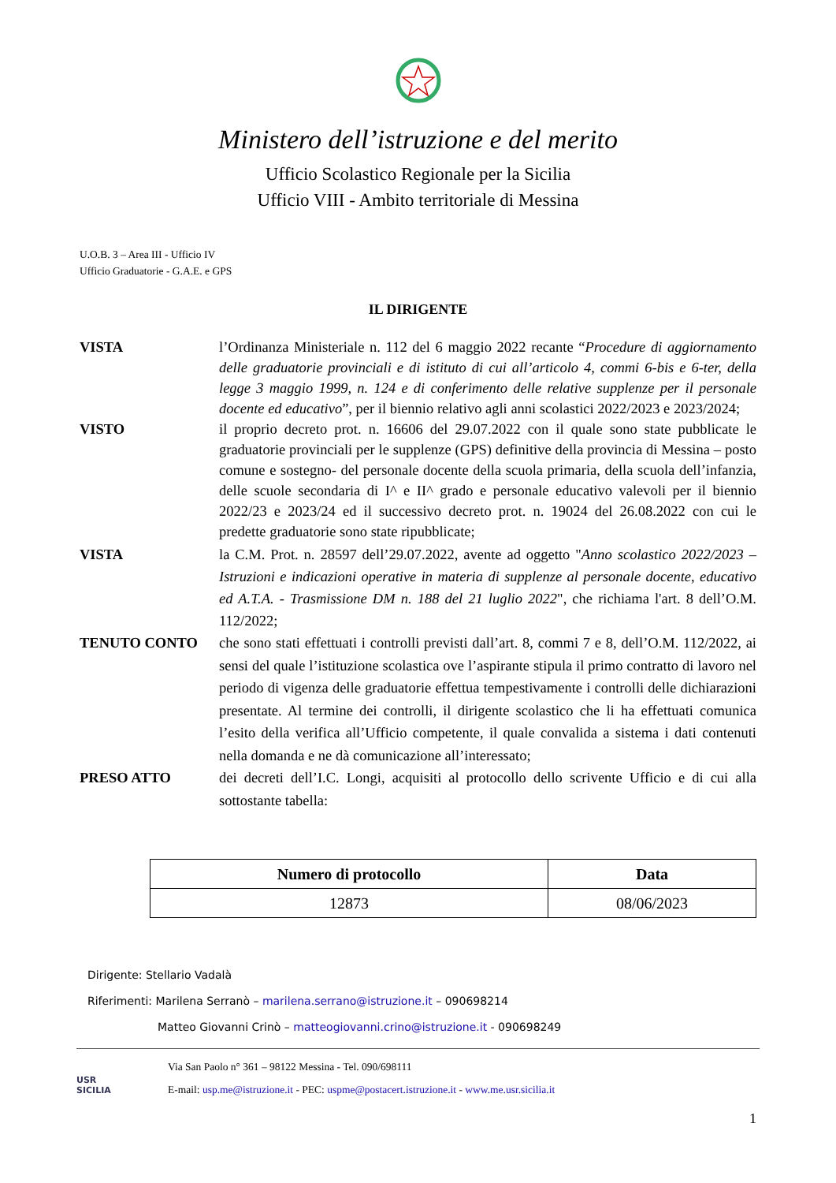Ministero dell’istruzione e del merito
Ufficio Scolastico Regionale per la Sicilia
Ufficio VIII - Ambito territoriale di Messina
U.O.B. 3 – Area III - Ufficio IV
Ufficio Graduatorie - G.A.E. e GPS
IL DIRIGENTE
VISTA l’Ordinanza Ministeriale n. 112 del 6 maggio 2022 recante “Procedure di aggiornamento delle graduatorie provinciali e di istituto di cui all’articolo 4, commi 6-bis e 6-ter, della legge 3 maggio 1999, n. 124 e di conferimento delle relative supplenze per il personale docente ed educativo”, per il biennio relativo agli anni scolastici 2022/2023 e 2023/2024;
VISTO il proprio decreto prot. n. 16606 del 29.07.2022 con il quale sono state pubblicate le graduatorie provinciali per le supplenze (GPS) definitive della provincia di Messina – posto comune e sostegno- del personale docente della scuola primaria, della scuola dell’infanzia, delle scuole secondaria di I^ e II^ grado e personale educativo valevoli per il biennio 2022/23 e 2023/24 ed il successivo decreto prot. n. 19024 del 26.08.2022 con cui le predette graduatorie sono state ripubblicate;
VISTA la C.M. Prot. n. 28597 dell’29.07.2022, avente ad oggetto "Anno scolastico 2022/2023 – Istruzioni e indicazioni operative in materia di supplenze al personale docente, educativo ed A.T.A. - Trasmissione DM n. 188 del 21 luglio 2022", che richiama l'art. 8 dell’O.M. 112/2022;
TENUTO CONTO che sono stati effettuati i controlli previsti dall’art. 8, commi 7 e 8, dell’O.M. 112/2022, ai sensi del quale l’istituzione scolastica ove l’aspirante stipula il primo contratto di lavoro nel periodo di vigenza delle graduatorie effettua tempestivamente i controlli delle dichiarazioni presentate. Al termine dei controlli, il dirigente scolastico che li ha effettuati comunica l’esito della verifica all’Ufficio competente, il quale convalida a sistema i dati contenuti nella domanda e ne dà comunicazione all’interessato;
PRESO ATTO dei decreti dell’I.C. Longi, acquisiti al protocollo dello scrivente Ufficio e di cui alla sottostante tabella:
| Numero di protocollo | Data |
| --- | --- |
| 12873 | 08/06/2023 |
Dirigente: Stellario Vadalà
Riferimenti: Marilena Serranò – marilena.serrano@istruzione.it – 090698214
Matteo Giovanni Crinò – matteogiovanni.crino@istruzione.it - 090698249
USR
SICILIA
Via San Paolo n° 361 – 98122 Messina - Tel. 090/698111
E-mail: usp.me@istruzione.it - PEC: uspme@postacert.istruzione.it - www.me.usr.sicilia.it
1